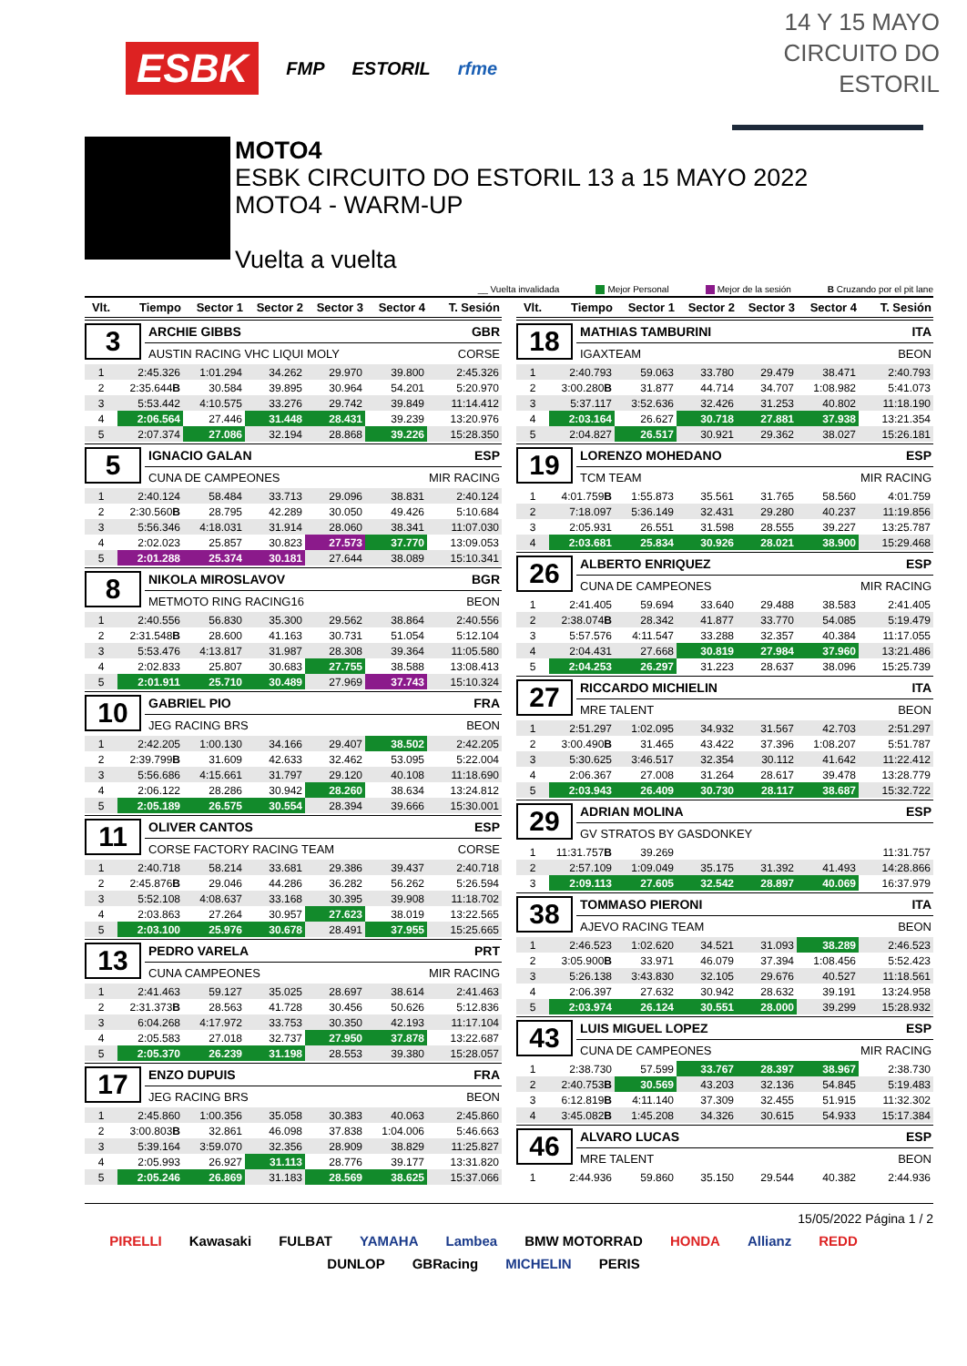ESBK FMP ESTORIL rfme
14 Y 15 MAYO
CIRCUITO DO ESTORIL
MOTO4
ESBK CIRCUITO DO ESTORIL 13 a 15 MAYO 2022
MOTO4 - WARM-UP
Vuelta a vuelta
__ Vuelta invalidada Mejor Personal Mejor de la sesión B Cruzando por el pit lane
| Vlt. | Tiempo | Sector 1 | Sector 2 | Sector 3 | Sector 4 | T. Sesión |
| --- | --- | --- | --- | --- | --- | --- |
3
ARCHIE GIBBS GBR
AUSTIN RACING VHC LIQUI MOLY CORSE
| 1 | 2:45.326 | 1:01.294 | 34.262 | 29.970 | 39.800 | 2:45.326 |
| 2 | 2:35.644 B | 30.584 | 39.895 | 30.964 | 54.201 | 5:20.970 |
| 3 | 5:53.442 | 4:10.575 | 33.276 | 29.742 | 39.849 | 11:14.412 |
| 4 | 2:06.564 | 27.446 | 31.448 | 28.431 | 39.239 | 13:20.976 |
| 5 | 2:07.374 | 27.086 | 32.194 | 28.868 | 39.226 | 15:28.350 |
5
IGNACIO GALAN ESP
CUNA DE CAMPEONES MIR RACING
| 1 | 2:40.124 | 58.484 | 33.713 | 29.096 | 38.831 | 2:40.124 |
| 2 | 2:30.560 B | 28.795 | 42.289 | 30.050 | 49.426 | 5:10.684 |
| 3 | 5:56.346 | 4:18.031 | 31.914 | 28.060 | 38.341 | 11:07.030 |
| 4 | 2:02.023 | 25.857 | 30.823 | 27.573 | 37.770 | 13:09.053 |
| 5 | 2:01.288 | 25.374 | 30.181 | 27.644 | 38.089 | 15:10.341 |
8
NIKOLA MIROSLAVOV BGR
METMOTO RING RACING16 BEON
| 1 | 2:40.556 | 56.830 | 35.300 | 29.562 | 38.864 | 2:40.556 |
| 2 | 2:31.548 B | 28.600 | 41.163 | 30.731 | 51.054 | 5:12.104 |
| 3 | 5:53.476 | 4:13.817 | 31.987 | 28.308 | 39.364 | 11:05.580 |
| 4 | 2:02.833 | 25.807 | 30.683 | 27.755 | 38.588 | 13:08.413 |
| 5 | 2:01.911 | 25.710 | 30.489 | 27.969 | 37.743 | 15:10.324 |
10
GABRIEL PIO FRA
JEG RACING BRS BEON
| 1 | 2:42.205 | 1:00.130 | 34.166 | 29.407 | 38.502 | 2:42.205 |
| 2 | 2:39.799 B | 31.609 | 42.633 | 32.462 | 53.095 | 5:22.004 |
| 3 | 5:56.686 | 4:15.661 | 31.797 | 29.120 | 40.108 | 11:18.690 |
| 4 | 2:06.122 | 28.286 | 30.942 | 28.260 | 38.634 | 13:24.812 |
| 5 | 2:05.189 | 26.575 | 30.554 | 28.394 | 39.666 | 15:30.001 |
11
OLIVER CANTOS ESP
CORSE FACTORY RACING TEAM CORSE
| 1 | 2:40.718 | 58.214 | 33.681 | 29.386 | 39.437 | 2:40.718 |
| 2 | 2:45.876 B | 29.046 | 44.286 | 36.282 | 56.262 | 5:26.594 |
| 3 | 5:52.108 | 4:08.637 | 33.168 | 30.395 | 39.908 | 11:18.702 |
| 4 | 2:03.863 | 27.264 | 30.957 | 27.623 | 38.019 | 13:22.565 |
| 5 | 2:03.100 | 25.976 | 30.678 | 28.491 | 37.955 | 15:25.665 |
13
PEDRO VARELA PRT
CUNA CAMPEONES MIR RACING
| 1 | 2:41.463 | 59.127 | 35.025 | 28.697 | 38.614 | 2:41.463 |
| 2 | 2:31.373 B | 28.563 | 41.728 | 30.456 | 50.626 | 5:12.836 |
| 3 | 6:04.268 | 4:17.972 | 33.753 | 30.350 | 42.193 | 11:17.104 |
| 4 | 2:05.583 | 27.018 | 32.737 | 27.950 | 37.878 | 13:22.687 |
| 5 | 2:05.370 | 26.239 | 31.198 | 28.553 | 39.380 | 15:28.057 |
17
ENZO DUPUIS FRA
JEG RACING BRS BEON
| 1 | 2:45.860 | 1:00.356 | 35.058 | 30.383 | 40.063 | 2:45.860 |
| 2 | 3:00.803 B | 32.861 | 46.098 | 37.838 | 1:04.006 | 5:46.663 |
| 3 | 5:39.164 | 3:59.070 | 32.356 | 28.909 | 38.829 | 11:25.827 |
| 4 | 2:05.993 | 26.927 | 31.113 | 28.776 | 39.177 | 13:31.820 |
| 5 | 2:05.246 | 26.869 | 31.183 | 28.569 | 38.625 | 15:37.066 |
| Vlt. | Tiempo | Sector 1 | Sector 2 | Sector 3 | Sector 4 | T. Sesión |
| --- | --- | --- | --- | --- | --- | --- |
18
MATHIAS TAMBURINI ITA
IGAXTEAM BEON
| 1 | 2:40.793 | 59.063 | 33.780 | 29.479 | 38.471 | 2:40.793 |
| 2 | 3:00.280 B | 31.877 | 44.714 | 34.707 | 1:08.982 | 5:41.073 |
| 3 | 5:37.117 | 3:52.636 | 32.426 | 31.253 | 40.802 | 11:18.190 |
| 4 | 2:03.164 | 26.627 | 30.718 | 27.881 | 37.938 | 13:21.354 |
| 5 | 2:04.827 | 26.517 | 30.921 | 29.362 | 38.027 | 15:26.181 |
19
LORENZO MOHEDANO ESP
TCM TEAM MIR RACING
| 1 | 4:01.759 B | 1:55.873 | 35.561 | 31.765 | 58.560 | 4:01.759 |
| 2 | 7:18.097 | 5:36.149 | 32.431 | 29.280 | 40.237 | 11:19.856 |
| 3 | 2:05.931 | 26.551 | 31.598 | 28.555 | 39.227 | 13:25.787 |
| 4 | 2:03.681 | 25.834 | 30.926 | 28.021 | 38.900 | 15:29.468 |
26
ALBERTO ENRIQUEZ ESP
CUNA DE CAMPEONES MIR RACING
| 1 | 2:41.405 | 59.694 | 33.640 | 29.488 | 38.583 | 2:41.405 |
| 2 | 2:38.074 B | 28.342 | 41.877 | 33.770 | 54.085 | 5:19.479 |
| 3 | 5:57.576 | 4:11.547 | 33.288 | 32.357 | 40.384 | 11:17.055 |
| 4 | 2:04.431 | 27.668 | 30.819 | 27.984 | 37.960 | 13:21.486 |
| 5 | 2:04.253 | 26.297 | 31.223 | 28.637 | 38.096 | 15:25.739 |
27
RICCARDO MICHIELIN ITA
MRE TALENT BEON
| 1 | 2:51.297 | 1:02.095 | 34.932 | 31.567 | 42.703 | 2:51.297 |
| 2 | 3:00.490 B | 31.465 | 43.422 | 37.396 | 1:08.207 | 5:51.787 |
| 3 | 5:30.625 | 3:46.517 | 32.354 | 30.112 | 41.642 | 11:22.412 |
| 4 | 2:06.367 | 27.008 | 31.264 | 28.617 | 39.478 | 13:28.779 |
| 5 | 2:03.943 | 26.409 | 30.730 | 28.117 | 38.687 | 15:32.722 |
29
ADRIAN MOLINA ESP
GV STRATOS BY GASDONKEY
| 1 | 11:31.757 B | 39.269 | | | | 11:31.757 |
| 2 | 2:57.109 | 1:09.049 | 35.175 | 31.392 | 41.493 | 14:28.866 |
| 3 | 2:09.113 | 27.605 | 32.542 | 28.897 | 40.069 | 16:37.979 |
38
TOMMASO PIERONI ITA
AJEVO RACING TEAM BEON
| 1 | 2:46.523 | 1:02.620 | 34.521 | 31.093 | 38.289 | 2:46.523 |
| 2 | 3:05.900 B | 33.971 | 46.079 | 37.394 | 1:08.456 | 5:52.423 |
| 3 | 5:26.138 | 3:43.830 | 32.105 | 29.676 | 40.527 | 11:18.561 |
| 4 | 2:06.397 | 27.632 | 30.942 | 28.632 | 39.191 | 13:24.958 |
| 5 | 2:03.974 | 26.124 | 30.551 | 28.000 | 39.299 | 15:28.932 |
43
LUIS MIGUEL LOPEZ ESP
CUNA DE CAMPEONES MIR RACING
| 1 | 2:38.730 | 57.599 | 33.767 | 28.397 | 38.967 | 2:38.730 |
| 2 | 2:40.753 B | 30.569 | 43.203 | 32.136 | 54.845 | 5:19.483 |
| 3 | 6:12.819 B | 4:11.140 | 37.309 | 32.455 | 51.915 | 11:32.302 |
| 4 | 3:45.082 B | 1:45.208 | 34.326 | 30.615 | 54.933 | 15:17.384 |
46
ALVARO LUCAS ESP
MRE TALENT BEON
| 1 | 2:44.936 | 59.860 | 35.150 | 29.544 | 40.382 | 2:44.936 |
15/05/2022 Página 1 / 2
PIRELLI Kawasaki FULBAT YAMAHA Lambea BMW MOTORRAD HONDA Allianz REDD DUNLOP GBRacing MICHELIN PERIS